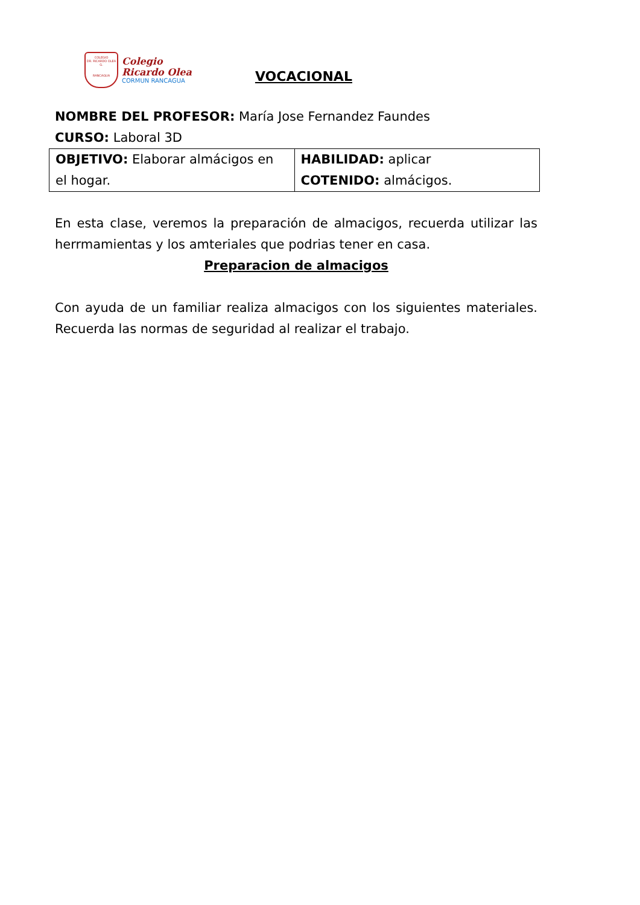COLEGIO
DR. RICARDO OLEA G.
RANCAGUA
Colegio
Ricardo Olea
CORMUN RANCAGUA
VOCACIONAL
NOMBRE DEL PROFESOR: María Jose Fernandez Faundes
CURSO: Laboral 3D
| OBJETIVO: Elaborar almácigos en el hogar. | HABILIDAD: aplicar COTENIDO: almácigos. |
En esta clase, veremos la preparación de almacigos, recuerda utilizar las herrmamientas y los amteriales que podrias tener en casa.
Preparacion de almacigos
Con ayuda de un familiar realiza almacigos con los siguientes materiales. Recuerda las normas de seguridad al realizar el trabajo.